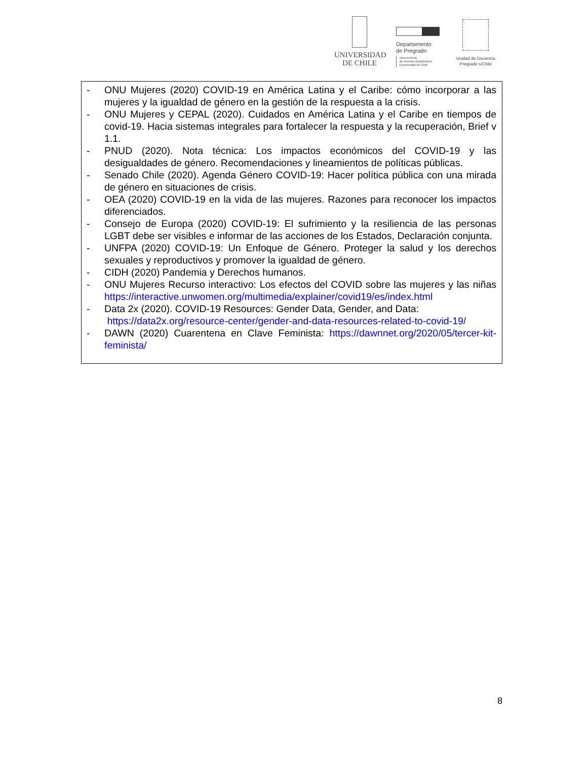UNIVERSIDAD
DE CHILE
Departamento
de Pregrado
Vicerrectoría
de Asuntos Académicos
Universidad de Chile
Unidad de Docencia
Pregrado UChile
- ONU Mujeres (2020) COVID-19 en América Latina y el Caribe: cómo incorporar a las mujeres y la igualdad de género en la gestión de la respuesta a la crisis.
- ONU Mujeres y CEPAL (2020). Cuidados en América Latina y el Caribe en tiempos de covid-19. Hacia sistemas integrales para fortalecer la respuesta y la recuperación, Brief v 1.1.
- PNUD (2020). Nota técnica: Los impactos económicos del COVID-19 y las desigualdades de género. Recomendaciones y lineamientos de políticas públicas.
- Senado Chile (2020). Agenda Género COVID-19: Hacer política pública con una mirada de género en situaciones de crisis.
- OEA (2020) COVID-19 en la vida de las mujeres. Razones para reconocer los impactos diferenciados.
- Consejo de Europa (2020) COVID-19: El sufrimiento y la resiliencia de las personas LGBT debe ser visibles e informar de las acciones de los Estados, Declaración conjunta.
- UNFPA (2020) COVID-19: Un Enfoque de Género. Proteger la salud y los derechos sexuales y reproductivos y promover la igualdad de género.
- CIDH (2020) Pandemia y Derechos humanos.
- ONU Mujeres Recurso interactivo: Los efectos del COVID sobre las mujeres y las niñas https://interactive.unwomen.org/multimedia/explainer/covid19/es/index.html
- Data 2x (2020). COVID-19 Resources: Gender Data, Gender, and Data:
https://data2x.org/resource-center/gender-and-data-resources-related-to-covid-19/
- DAWN (2020) Cuarentena en Clave Feminista: https://dawnnet.org/2020/05/tercer-kit-feminista/
8